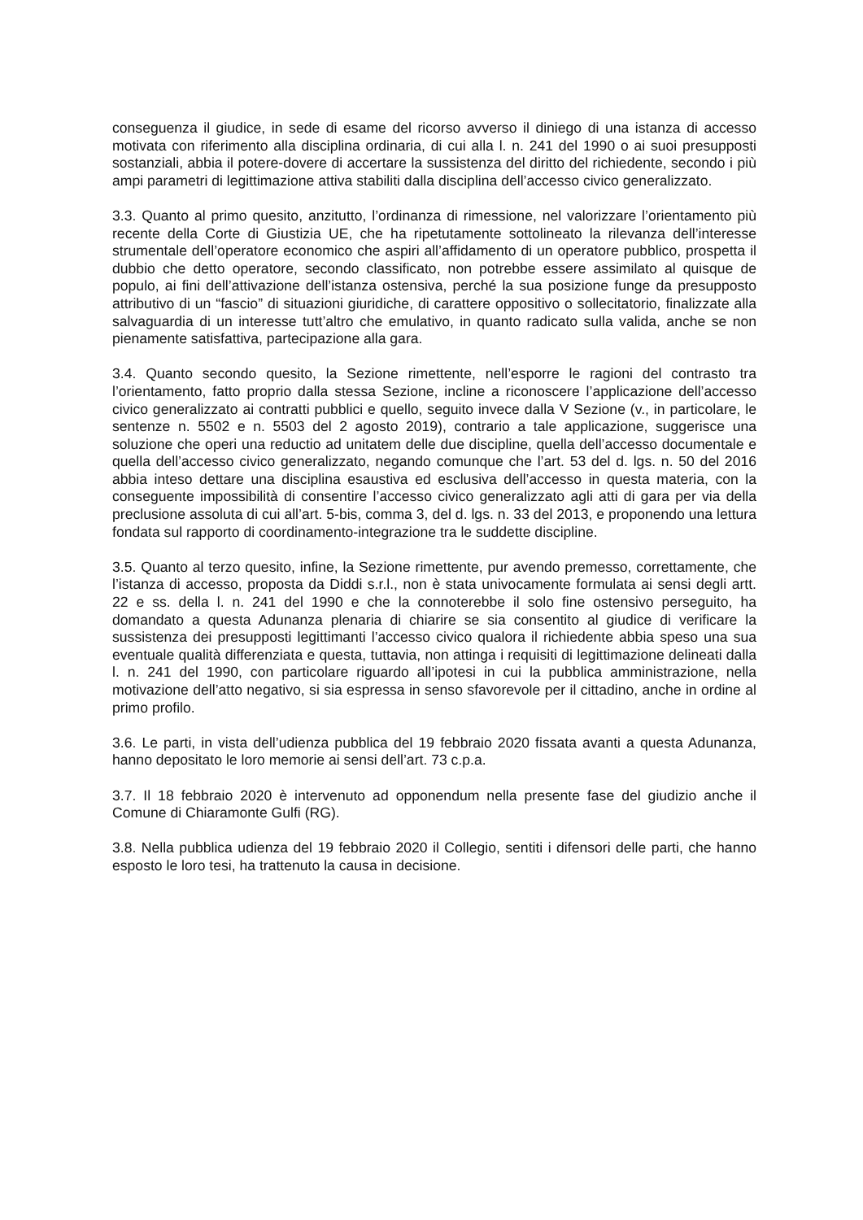conseguenza il giudice, in sede di esame del ricorso avverso il diniego di una istanza di accesso motivata con riferimento alla disciplina ordinaria, di cui alla l. n. 241 del 1990 o ai suoi presupposti sostanziali, abbia il potere-dovere di accertare la sussistenza del diritto del richiedente, secondo i più ampi parametri di legittimazione attiva stabiliti dalla disciplina dell’accesso civico generalizzato.
3.3. Quanto al primo quesito, anzitutto, l’ordinanza di rimessione, nel valorizzare l’orientamento più recente della Corte di Giustizia UE, che ha ripetutamente sottolineato la rilevanza dell’interesse strumentale dell’operatore economico che aspiri all’affidamento di un operatore pubblico, prospetta il dubbio che detto operatore, secondo classificato, non potrebbe essere assimilato al quisque de populo, ai fini dell’attivazione dell’istanza ostensiva, perché la sua posizione funge da presupposto attributivo di un “fascio” di situazioni giuridiche, di carattere oppositivo o sollecitatorio, finalizzate alla salvaguardia di un interesse tutt’altro che emulativo, in quanto radicato sulla valida, anche se non pienamente satisfattiva, partecipazione alla gara.
3.4. Quanto secondo quesito, la Sezione rimettente, nell’esporre le ragioni del contrasto tra l’orientamento, fatto proprio dalla stessa Sezione, incline a riconoscere l’applicazione dell’accesso civico generalizzato ai contratti pubblici e quello, seguito invece dalla V Sezione (v., in particolare, le sentenze n. 5502 e n. 5503 del 2 agosto 2019), contrario a tale applicazione, suggerisce una soluzione che operi una reductio ad unitatem delle due discipline, quella dell’accesso documentale e quella dell’accesso civico generalizzato, negando comunque che l’art. 53 del d. lgs. n. 50 del 2016 abbia inteso dettare una disciplina esaustiva ed esclusiva dell’accesso in questa materia, con la conseguente impossibilità di consentire l’accesso civico generalizzato agli atti di gara per via della preclusione assoluta di cui all’art. 5-bis, comma 3, del d. lgs. n. 33 del 2013, e proponendo una lettura fondata sul rapporto di coordinamento-integrazione tra le suddette discipline.
3.5. Quanto al terzo quesito, infine, la Sezione rimettente, pur avendo premesso, correttamente, che l’istanza di accesso, proposta da Diddi s.r.l., non è stata univocamente formulata ai sensi degli artt. 22 e ss. della l. n. 241 del 1990 e che la connoterebbe il solo fine ostensivo perseguito, ha domandato a questa Adunanza plenaria di chiarire se sia consentito al giudice di verificare la sussistenza dei presupposti legittimanti l’accesso civico qualora il richiedente abbia speso una sua eventuale qualità differenziata e questa, tuttavia, non attinga i requisiti di legittimazione delineati dalla l. n. 241 del 1990, con particolare riguardo all’ipotesi in cui la pubblica amministrazione, nella motivazione dell’atto negativo, si sia espressa in senso sfavorevole per il cittadino, anche in ordine al primo profilo.
3.6. Le parti, in vista dell’udienza pubblica del 19 febbraio 2020 fissata avanti a questa Adunanza, hanno depositato le loro memorie ai sensi dell’art. 73 c.p.a.
3.7. Il 18 febbraio 2020 è intervenuto ad opponendum nella presente fase del giudizio anche il Comune di Chiaramonte Gulfi (RG).
3.8. Nella pubblica udienza del 19 febbraio 2020 il Collegio, sentiti i difensori delle parti, che hanno esposto le loro tesi, ha trattenuto la causa in decisione.